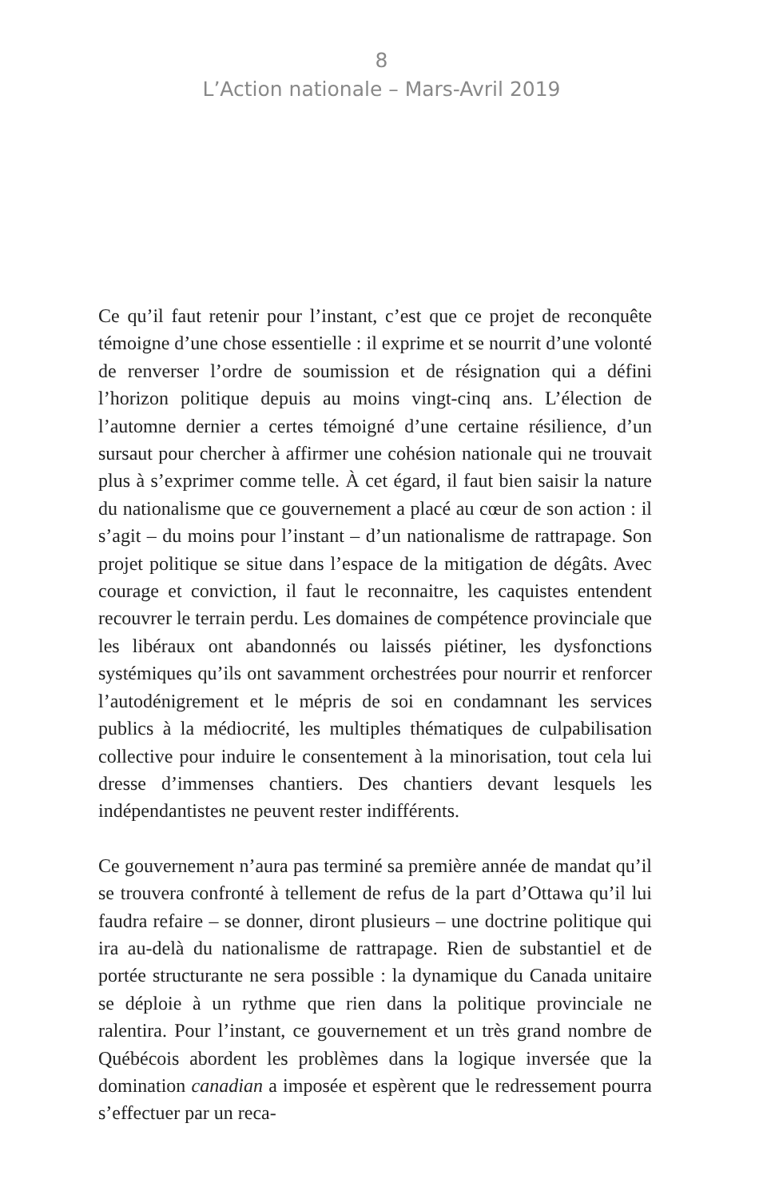8
L’Action nationale – Mars-Avril 2019
Ce qu’il faut retenir pour l’instant, c’est que ce projet de reconquête témoigne d’une chose essentielle : il exprime et se nourrit d’une volonté de renverser l’ordre de soumission et de résignation qui a défini l’horizon politique depuis au moins vingt-cinq ans. L’élection de l’automne dernier a certes témoigné d’une certaine résilience, d’un sursaut pour chercher à affirmer une cohésion nationale qui ne trouvait plus à s’exprimer comme telle. À cet égard, il faut bien saisir la nature du nationalisme que ce gouvernement a placé au cœur de son action : il s’agit – du moins pour l’instant – d’un nationalisme de rattrapage. Son projet politique se situe dans l’espace de la mitigation de dégâts. Avec courage et conviction, il faut le reconnaitre, les caquistes entendent recouvrer le terrain perdu. Les domaines de compétence provinciale que les libéraux ont abandonnés ou laissés piétiner, les dysfonctions systémiques qu’ils ont savamment orchestrées pour nourrir et renforcer l’autodénigrement et le mépris de soi en condamnant les services publics à la médiocrité, les multiples thématiques de culpabilisation collective pour induire le consentement à la minorisation, tout cela lui dresse d’immenses chantiers. Des chantiers devant lesquels les indépendantistes ne peuvent rester indifférents.
Ce gouvernement n’aura pas terminé sa première année de mandat qu’il se trouvera confronté à tellement de refus de la part d’Ottawa qu’il lui faudra refaire – se donner, diront plusieurs – une doctrine politique qui ira au-delà du nationalisme de rattrapage. Rien de substantiel et de portée structurante ne sera possible : la dynamique du Canada unitaire se déploie à un rythme que rien dans la politique provinciale ne ralentira. Pour l’instant, ce gouvernement et un très grand nombre de Québécois abordent les problèmes dans la logique inversée que la domination canadian a imposée et espèrent que le redressement pourra s’effectuer par un reca-